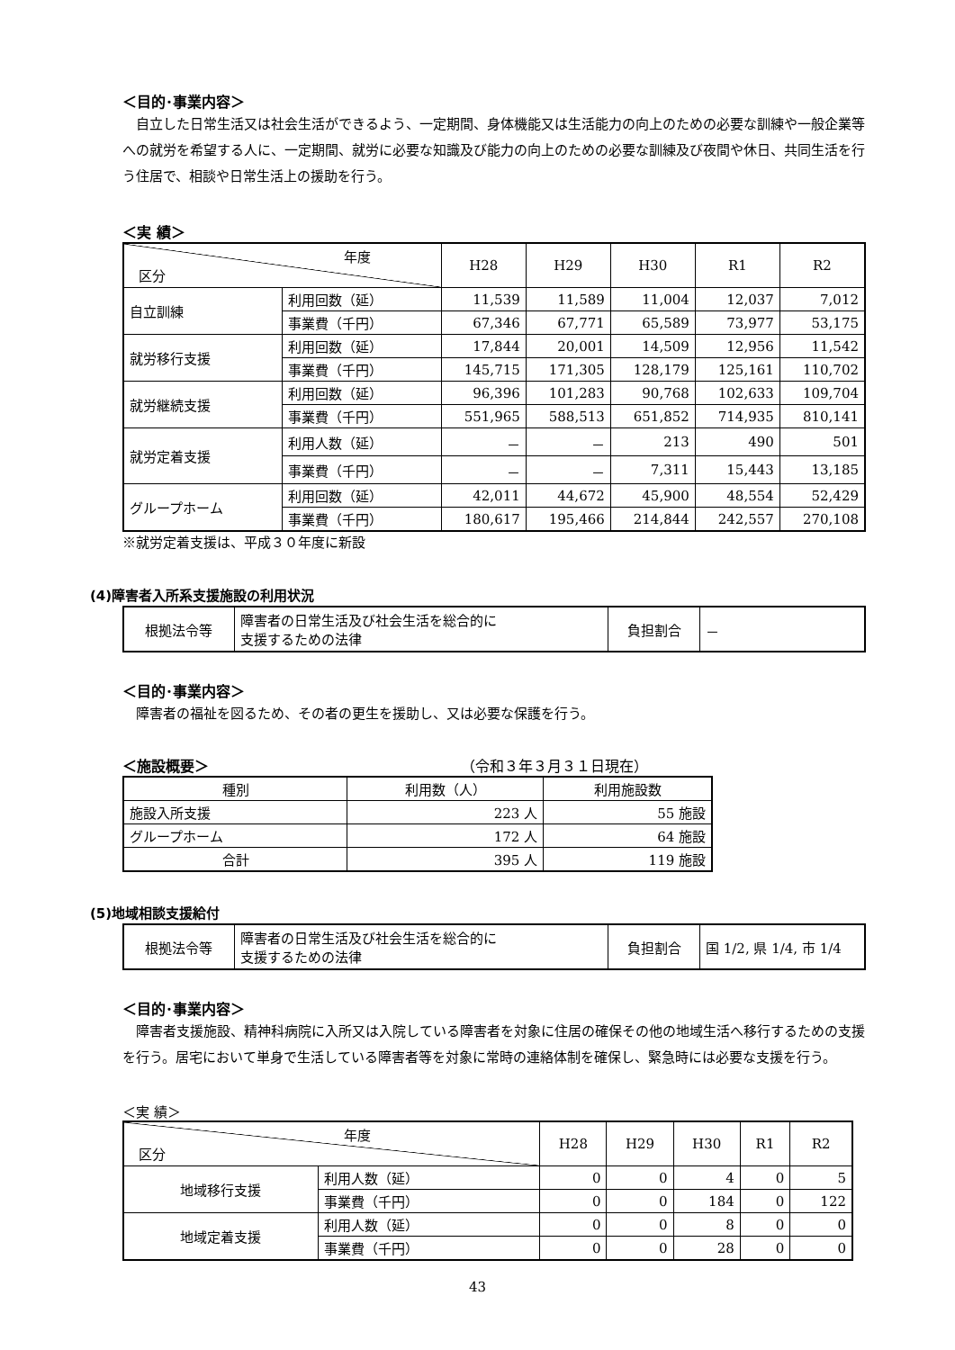＜目的･事業内容＞
自立した日常生活又は社会生活ができるよう、一定期間、身体機能又は生活能力の向上のための必要な訓練や一般企業等への就労を希望する人に、一定期間、就労に必要な知識及び能力の向上のための必要な訓練及び夜間や休日、共同生活を行う住居で、相談や日常生活上の援助を行う。
＜実 績＞
| 年度 区分 | | H28 | H29 | H30 | R1 | R2 |
| --- | --- | --- | --- | --- | --- | --- |
| 自立訓練 | 利用回数（延） | 11,539 | 11,589 | 11,004 | 12,037 | 7,012 |
| | 事業費（千円） | 67,346 | 67,771 | 65,589 | 73,977 | 53,175 |
| 就労移行支援 | 利用回数（延） | 17,844 | 20,001 | 14,509 | 12,956 | 11,542 |
| | 事業費（千円） | 145,715 | 171,305 | 128,179 | 125,161 | 110,702 |
| 就労継続支援 | 利用回数（延） | 96,396 | 101,283 | 90,768 | 102,633 | 109,704 |
| | 事業費（千円） | 551,965 | 588,513 | 651,852 | 714,935 | 810,141 |
| 就労定着支援 | 利用人数（延） | － | － | 213 | 490 | 501 |
| | 事業費（千円） | － | － | 7,311 | 15,443 | 13,185 |
| グループホーム | 利用回数（延） | 42,011 | 44,672 | 45,900 | 48,554 | 52,429 |
| | 事業費（千円） | 180,617 | 195,466 | 214,844 | 242,557 | 270,108 |
※就労定着支援は、平成３０年度に新設
(4)障害者入所系支援施設の利用状況
| 根拠法令等 | 障害者の日常生活及び社会生活を総合的に 支援するための法律 | 負担割合 | － |
＜目的･事業内容＞
障害者の福祉を図るため、その者の更生を援助し、又は必要な保護を行う。
＜施設概要＞ （令和３年３月３１日現在）
| 種別 | 利用数（人） | 利用施設数 |
| --- | --- | --- |
| 施設入所支援 | 223 人 | 55 施設 |
| グループホーム | 172 人 | 64 施設 |
| 合計 | 395 人 | 119 施設 |
(5)地域相談支援給付
| 根拠法令等 | 障害者の日常生活及び社会生活を総合的に 支援するための法律 | 負担割合 | 国 1/2, 県 1/4, 市 1/4 |
＜目的･事業内容＞
障害者支援施設、精神科病院に入所又は入院している障害者を対象に住居の確保その他の地域生活へ移行するための支援を行う。居宅において単身で生活している障害者等を対象に常時の連絡体制を確保し、緊急時には必要な支援を行う。
＜実 績＞
| 年度 区分 | | H28 | H29 | H30 | R1 | R2 |
| --- | --- | --- | --- | --- | --- | --- |
| 地域移行支援 | 利用人数（延） | 0 | 0 | 4 | 0 | 5 |
| | 事業費（千円） | 0 | 0 | 184 | 0 | 122 |
| 地域定着支援 | 利用人数（延） | 0 | 0 | 8 | 0 | 0 |
| | 事業費（千円） | 0 | 0 | 28 | 0 | 0 |
43